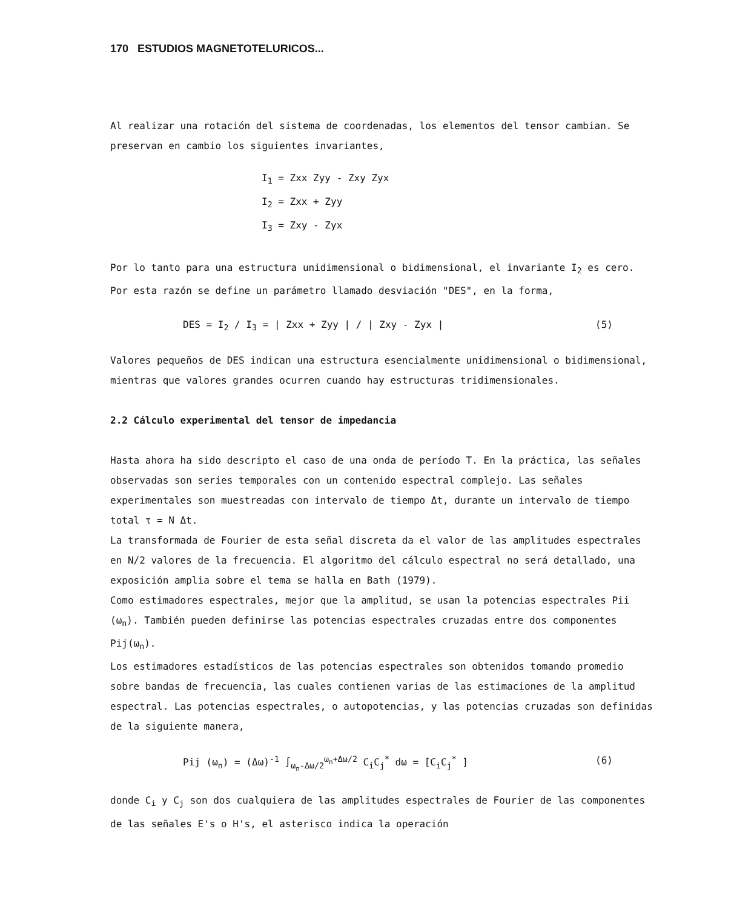170 ESTUDIOS MAGNETOTELURICOS...
Al realizar una rotación del sistema de coordenadas, los elementos del tensor cambian. Se preservan en cambio los siguientes invariantes,
I<sub>1</sub> = Zxx Zyy - Zxy Zyx
I<sub>2</sub> = Zxx + Zyy
I<sub>3</sub> = Zxy - Zyx
Por lo tanto para una estructura unidimensional o bidimensional, el invariante I<sub>2</sub> es cero. Por esta razón se define un parámetro llamado desviación "DES", en la forma,
DES = I<sub>2</sub> / I<sub>3</sub> = | Zxx + Zyy | / | Zxy - Zyx | (5)
Valores pequeños de DES indican una estructura esencialmente unidimensional o bidimensional, mientras que valores grandes ocurren cuando hay estructuras tridimensionales.
2.2 Cálculo experimental del tensor de impedancia
Hasta ahora ha sido descripto el caso de una onda de período T. En la práctica, las señales observadas son series temporales con un contenido espectral complejo. Las señales experimentales son muestreadas con intervalo de tiempo Δt, durante un intervalo de tiempo total τ = N Δt.
La transformada de Fourier de esta señal discreta da el valor de las amplitudes espectrales en N/2 valores de la frecuencia. El algoritmo del cálculo espectral no será detallado, una exposición amplia sobre el tema se halla en Bath (1979).
Como estimadores espectrales, mejor que la amplitud, se usan la potencias espectrales Pii (ω<sub>n</sub>). También pueden definirse las potencias espectrales cruzadas entre dos componentes Pij(ω<sub>n</sub>).
Los estimadores estadísticos de las potencias espectrales son obtenidos tomando promedio sobre bandas de frecuencia, las cuales contienen varias de las estimaciones de la amplitud espectral. Las potencias espectrales, o autopotencias, y las potencias cruzadas son definidas de la siguiente manera,
Pij (ω<sub>n</sub>) = (Δω)<sup>-1</sup> ∫<sub>ω<sub>n</sub>-Δω/2</sub><sup>ω<sub>n</sub>+Δω/2</sup> C<sub>i</sub>C<sub>j</sub><sup>*</sup> dω = [C<sub>i</sub>C<sub>j</sub><sup>*</sup> ] (6)
donde C<sub>i</sub> y C<sub>j</sub> son dos cualquiera de las amplitudes espectrales de Fourier de las componentes de las señales E's o H's, el asterisco indica la operación